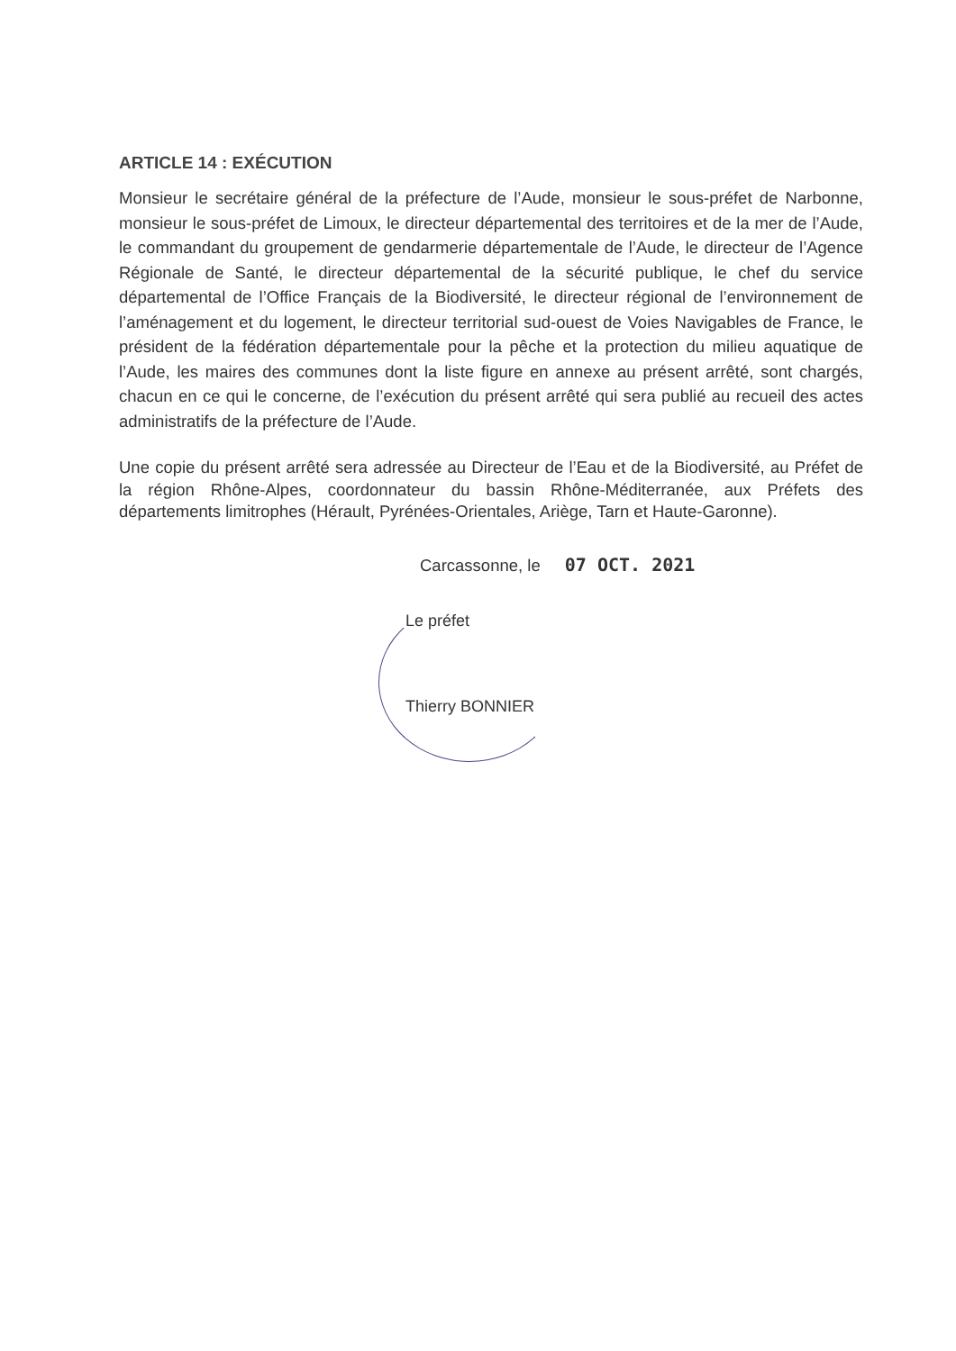ARTICLE 14 : EXÉCUTION
Monsieur le secrétaire général de la préfecture de l’Aude, monsieur le sous-préfet de Narbonne, monsieur le sous-préfet de Limoux, le directeur départemental des territoires et de la mer de l’Aude, le commandant du groupement de gendarmerie départementale de l’Aude, le directeur de l’Agence Régionale de Santé, le directeur départemental de la sécurité publique, le chef du service départemental de l’Office Français de la Biodiversité, le directeur régional de l’environnement de l’aménagement et du logement, le directeur territorial sud-ouest de Voies Navigables de France, le président de la fédération départementale pour la pêche et la protection du milieu aquatique de l’Aude, les maires des communes dont la liste figure en annexe au présent arrêté, sont chargés, chacun en ce qui le concerne, de l’exécution du présent arrêté qui sera publié au recueil des actes administratifs de la préfecture de l’Aude.
Une copie du présent arrêté sera adressée au Directeur de l’Eau et de la Biodiversité, au Préfet de la région Rhône-Alpes, coordonnateur du bassin Rhône-Méditerranée, aux Préfets des départements limitrophes (Hérault, Pyrénées-Orientales, Ariège, Tarn et Haute-Garonne).
Carcassonne, le 07 OCT. 2021
Le préfet
Thierry BONNIER